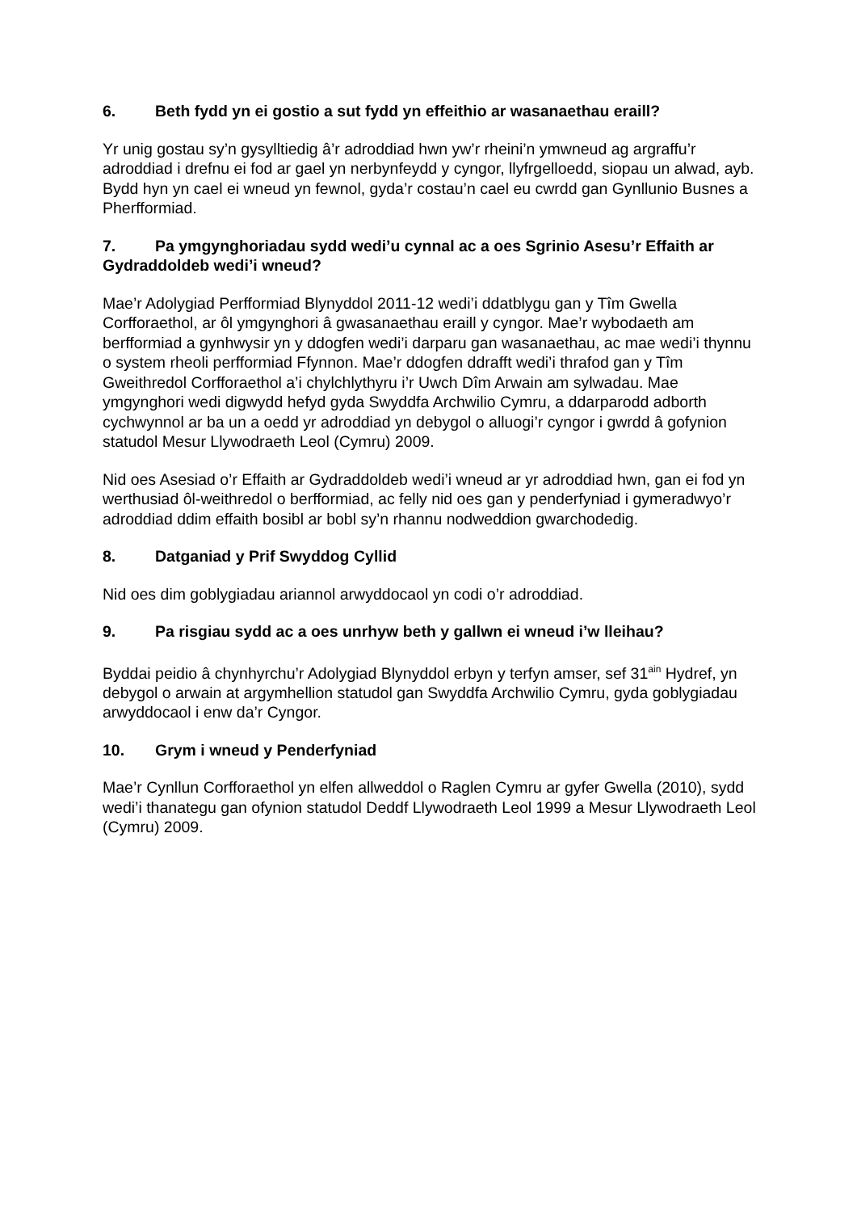6. Beth fydd yn ei gostio a sut fydd yn effeithio ar wasanaethau eraill?
Yr unig gostau sy’n gysylltiedig â’r adroddiad hwn yw’r rheini’n ymwneud ag argraffu’r adroddiad i drefnu ei fod ar gael yn nerbynfeydd y cyngor, llyfrgelloedd, siopau un alwad, ayb. Bydd hyn yn cael ei wneud yn fewnol, gyda’r costau’n cael eu cwrdd gan Gynllunio Busnes a Pherfformiad.
7. Pa ymgynghoriadau sydd wedi’u cynnal ac a oes Sgrinio Asesu’r Effaith ar Gydraddoldeb wedi’i wneud?
Mae’r Adolygiad Perfformiad Blynyddol 2011-12 wedi’i ddatblygu gan y Tîm Gwella Corfforaethol, ar ôl ymgynghori â gwasanaethau eraill y cyngor. Mae’r wybodaeth am berfformiad a gynhwysir yn y ddogfen wedi’i darparu gan wasanaethau, ac mae wedi’i thynnu o system rheoli perfformiad Ffynnon. Mae’r ddogfen ddrafft wedi’i thrafod gan y Tîm Gweithredol Corfforaethol a’i chylchlythyru i’r Uwch Dîm Arwain am sylwadau. Mae ymgynghori wedi digwydd hefyd gyda Swyddfa Archwilio Cymru, a ddarparodd adborth cychwynnol ar ba un a oedd yr adroddiad yn debygol o alluogi’r cyngor i gwrdd â gofynion statudol Mesur Llywodraeth Leol (Cymru) 2009.
Nid oes Asesiad o’r Effaith ar Gydraddoldeb wedi’i wneud ar yr adroddiad hwn, gan ei fod yn werthusiad ôl-weithredol o berfformiad, ac felly nid oes gan y penderfyniad i gymeradwyo’r adroddiad ddim effaith bosibl ar bobl sy’n rhannu nodweddion gwarchodedig.
8. Datganiad y Prif Swyddog Cyllid
Nid oes dim goblygiadau ariannol arwyddocaol yn codi o’r adroddiad.
9. Pa risgiau sydd ac a oes unrhyw beth y gallwn ei wneud i’w lleihau?
Byddai peidio â chynhyrchu’r Adolygiad Blynyddol erbyn y terfyn amser, sef 31<sup>ain</sup> Hydref, yn debygol o arwain at argymhellion statudol gan Swyddfa Archwilio Cymru, gyda goblygiadau arwyddocaol i enw da’r Cyngor.
10. Grym i wneud y Penderfyniad
Mae’r Cynllun Corfforaethol yn elfen allweddol o Raglen Cymru ar gyfer Gwella (2010), sydd wedi’i thanategu gan ofynion statudol Deddf Llywodraeth Leol 1999 a Mesur Llywodraeth Leol (Cymru) 2009.